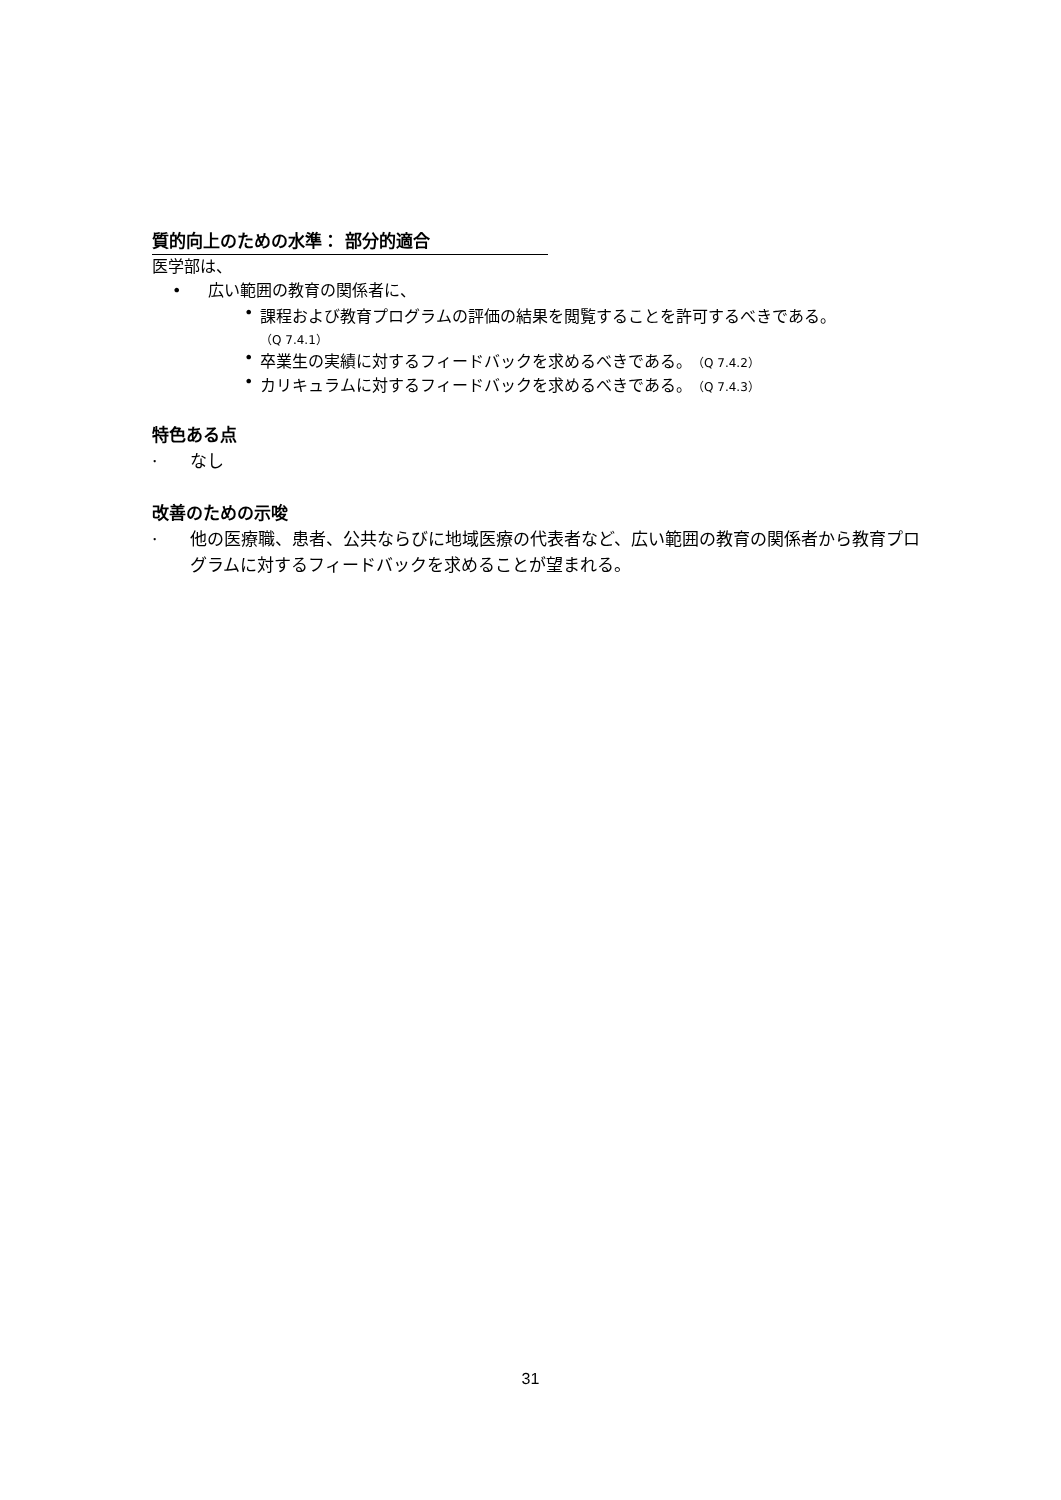質的向上のための水準： 部分的適合
医学部は、
• 広い範囲の教育の関係者に、
• 課程および教育プログラムの評価の結果を閲覧することを許可するべきである。
（Q 7.4.1）
• 卒業生の実績に対するフィードバックを求めるべきである。（Q 7.4.2）
• カリキュラムに対するフィードバックを求めるべきである。（Q 7.4.3）
特色ある点
· なし
改善のための示唆
· 他の医療職、患者、公共ならびに地域医療の代表者など、広い範囲の教育の関係者から教育プログラムに対するフィードバックを求めることが望まれる。
31